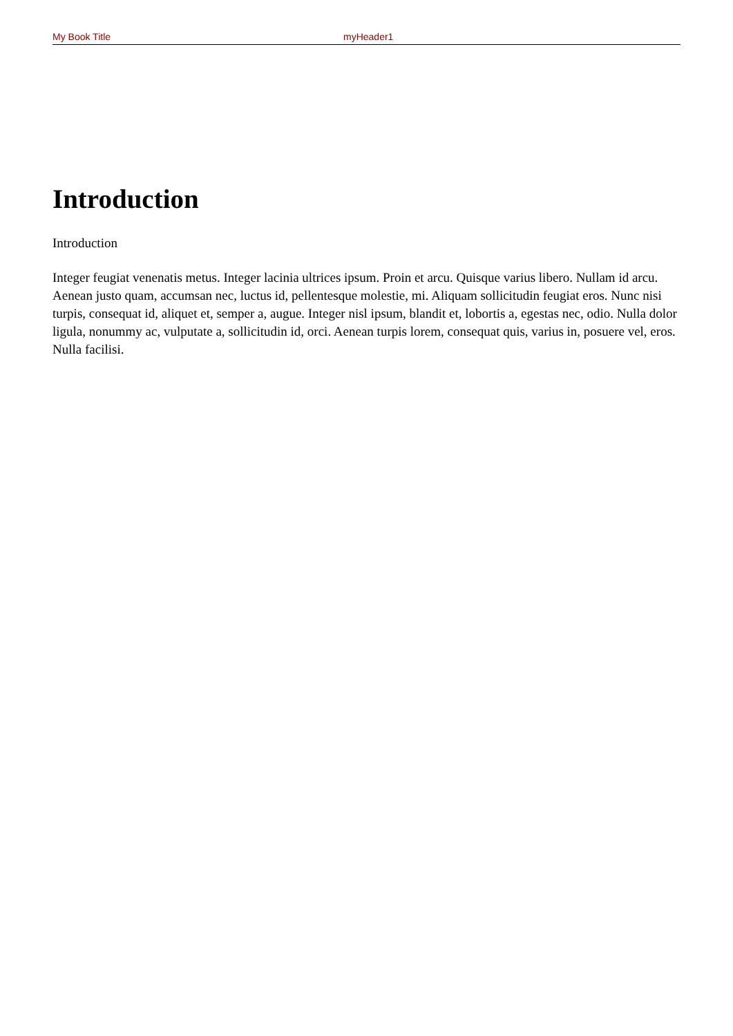My Book Title myHeader1
Introduction
Introduction
Integer feugiat venenatis metus. Integer lacinia ultrices ipsum. Proin et arcu. Quisque varius libero. Nullam id arcu. Aenean justo quam, accumsan nec, luctus id, pellentesque molestie, mi. Aliquam sollicitudin feugiat eros. Nunc nisi turpis, consequat id, aliquet et, semper a, augue. Integer nisl ipsum, blandit et, lobortis a, egestas nec, odio. Nulla dolor ligula, nonummy ac, vulputate a, sollicitudin id, orci. Aenean turpis lorem, consequat quis, varius in, posuere vel, eros. Nulla facilisi.